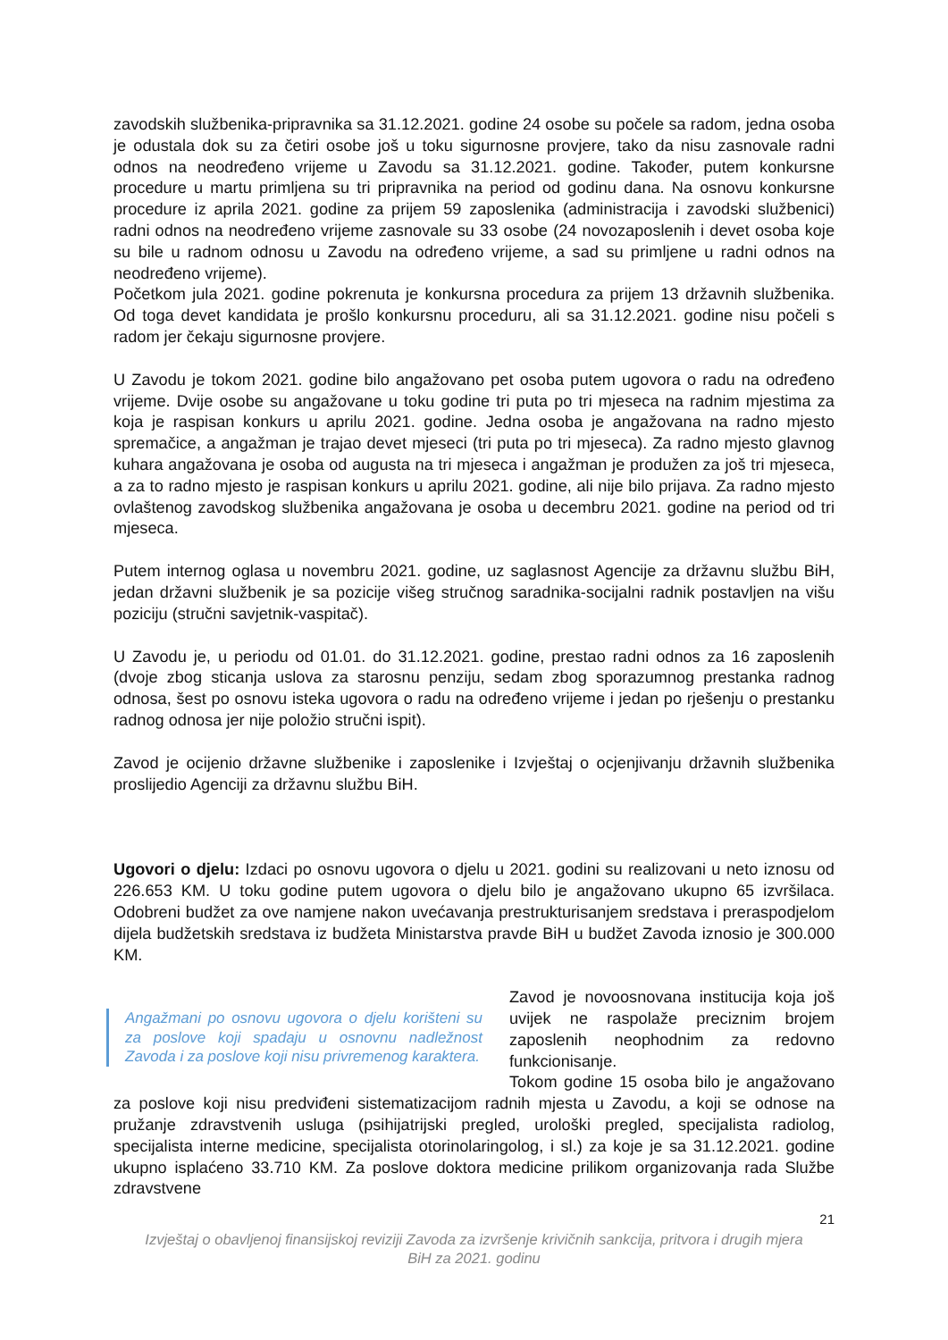zavodskih službenika-pripravnika sa 31.12.2021. godine 24 osobe su počele sa radom, jedna osoba je odustala dok su za četiri osobe još u toku sigurnosne provjere, tako da nisu zasnovale radni odnos na neodređeno vrijeme u Zavodu sa 31.12.2021. godine. Također, putem konkursne procedure u martu primljena su tri pripravnika na period od godinu dana. Na osnovu konkursne procedure iz aprila 2021. godine za prijem 59 zaposlenika (administracija i zavodski službenici) radni odnos na neodređeno vrijeme zasnovale su 33 osobe (24 novozaposlenih i devet osoba koje su bile u radnom odnosu u Zavodu na određeno vrijeme, a sad su primljene u radni odnos na neodređeno vrijeme).
Početkom jula 2021. godine pokrenuta je konkursna procedura za prijem 13 državnih službenika. Od toga devet kandidata je prošlo konkursnu proceduru, ali sa 31.12.2021. godine nisu počeli s radom jer čekaju sigurnosne provjere.
U Zavodu je tokom 2021. godine bilo angažovano pet osoba putem ugovora o radu na određeno vrijeme. Dvije osobe su angažovane u toku godine tri puta po tri mjeseca na radnim mjestima za koja je raspisan konkurs u aprilu 2021. godine. Jedna osoba je angažovana na radno mjesto spremačice, a angažman je trajao devet mjeseci (tri puta po tri mjeseca). Za radno mjesto glavnog kuhara angažovana je osoba od augusta na tri mjeseca i angažman je produžen za još tri mjeseca, a za to radno mjesto je raspisan konkurs u aprilu 2021. godine, ali nije bilo prijava. Za radno mjesto ovlaštenog zavodskog službenika angažovana je osoba u decembru 2021. godine na period od tri mjeseca.
Putem internog oglasa u novembru 2021. godine, uz saglasnost Agencije za državnu službu BiH, jedan državni službenik je sa pozicije višeg stručnog saradnika-socijalni radnik postavljen na višu poziciju (stručni savjetnik-vaspitač).
U Zavodu je, u periodu od 01.01. do 31.12.2021. godine, prestao radni odnos za 16 zaposlenih (dvoje zbog sticanja uslova za starosnu penziju, sedam zbog sporazumnog prestanka radnog odnosa, šest po osnovu isteka ugovora o radu na određeno vrijeme i jedan po rješenju o prestanku radnog odnosa jer nije položio stručni ispit).
Zavod je ocijenio državne službenike i zaposlenike i Izvještaj o ocjenjivanju državnih službenika proslijedio Agenciji za državnu službu BiH.
Ugovori o djelu: Izdaci po osnovu ugovora o djelu u 2021. godini su realizovani u neto iznosu od 226.653 KM. U toku godine putem ugovora o djelu bilo je angažovano ukupno 65 izvršilaca. Odobreni budžet za ove namjene nakon uvećavanja prestrukturisanjem sredstava i preraspodjelom dijela budžetskih sredstava iz budžeta Ministarstva pravde BiH u budžet Zavoda iznosio je 300.000 KM.
Angažmani po osnovu ugovora o djelu korišteni su za poslove koji spadaju u osnovnu nadležnost Zavoda i za poslove koji nisu privremenog karaktera.
Zavod je novoosnovana institucija koja još uvijek ne raspolaže preciznim brojem zaposlenih neophodnim za redovno funkcionisanje.
Tokom godine 15 osoba bilo je angažovano za poslove koji nisu predviđeni sistematizacijom radnih mjesta u Zavodu, a koji se odnose na pružanje zdravstvenih usluga (psihijatrijski pregled, urološki pregled, specijalista radiolog, specijalista interne medicine, specijalista otorinolaringolog, i sl.) za koje je sa 31.12.2021. godine ukupno isplaćeno 33.710 KM. Za poslove doktora medicine prilikom organizovanja rada Službe zdravstvene
21
Izvještaj o obavljenoj finansijskoj reviziji Zavoda za izvršenje krivičnih sankcija, pritvora i drugih mjera
BiH za 2021. godinu